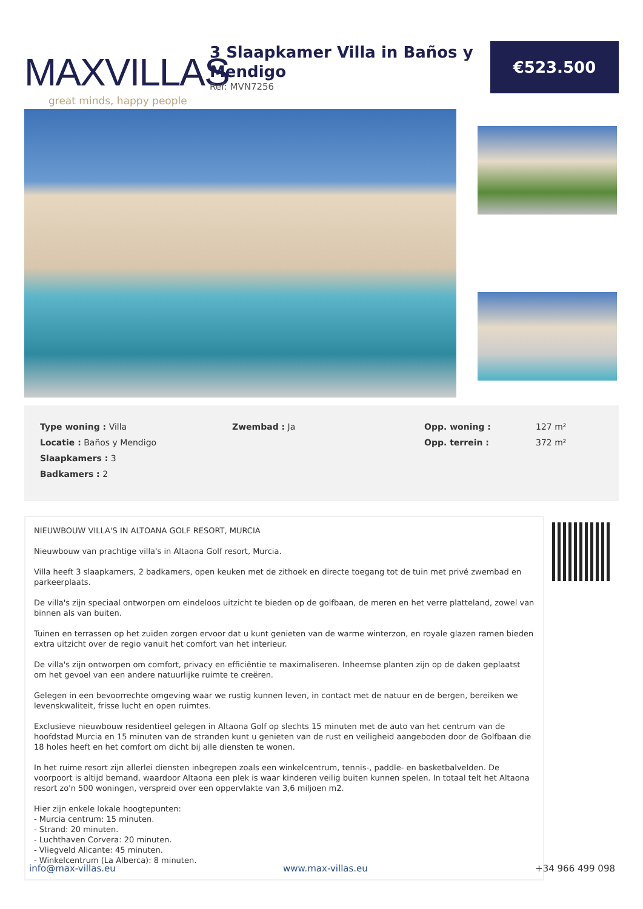MAXVILLAS
great minds, happy people
3 Slaapkamer Villa in Baños y Mendigo
Ref: MVN7256
€523.500
| Type woning : Villa | Zwembad : Ja | Opp. woning : | 127 m² |
| Locatie : Baños y Mendigo | | Opp. terrein : | 372 m² |
| Slaapkamers : 3 | | | |
| Badkamers : 2 | | | |
NIEUWBOUW VILLA'S IN ALTOANA GOLF RESORT, MURCIA
Nieuwbouw van prachtige villa's in Altaona Golf resort, Murcia.
Villa heeft 3 slaapkamers, 2 badkamers, open keuken met de zithoek en directe toegang tot de tuin met privé zwembad en parkeerplaats.
De villa's zijn speciaal ontworpen om eindeloos uitzicht te bieden op de golfbaan, de meren en het verre platteland, zowel van binnen als van buiten.
Tuinen en terrassen op het zuiden zorgen ervoor dat u kunt genieten van de warme winterzon, en royale glazen ramen bieden extra uitzicht over de regio vanuit het comfort van het interieur.
De villa's zijn ontworpen om comfort, privacy en efficiëntie te maximaliseren. Inheemse planten zijn op de daken geplaatst om het gevoel van een andere natuurlijke ruimte te creëren.
Gelegen in een bevoorrechte omgeving waar we rustig kunnen leven, in contact met de natuur en de bergen, bereiken we levenskwaliteit, frisse lucht en open ruimtes.
Exclusieve nieuwbouw residentieel gelegen in Altaona Golf op slechts 15 minuten met de auto van het centrum van de hoofdstad Murcia en 15 minuten van de stranden kunt u genieten van de rust en veiligheid aangeboden door de Golfbaan die 18 holes heeft en het comfort om dicht bij alle diensten te wonen.
In het ruime resort zijn allerlei diensten inbegrepen zoals een winkelcentrum, tennis-, paddle- en basketbalvelden. De voorpoort is altijd bemand, waardoor Altaona een plek is waar kinderen veilig buiten kunnen spelen. In totaal telt het Altaona resort zo'n 500 woningen, verspreid over een oppervlakte van 3,6 miljoen m2.
Hier zijn enkele lokale hoogtepunten:
- Murcia centrum: 15 minuten.
- Strand: 20 minuten.
- Luchthaven Corvera: 20 minuten.
- Vliegveld Alicante: 45 minuten.
- Winkelcentrum (La Alberca): 8 minuten.
info@max-villas.eu www.max-villas.eu +34 966 499 098